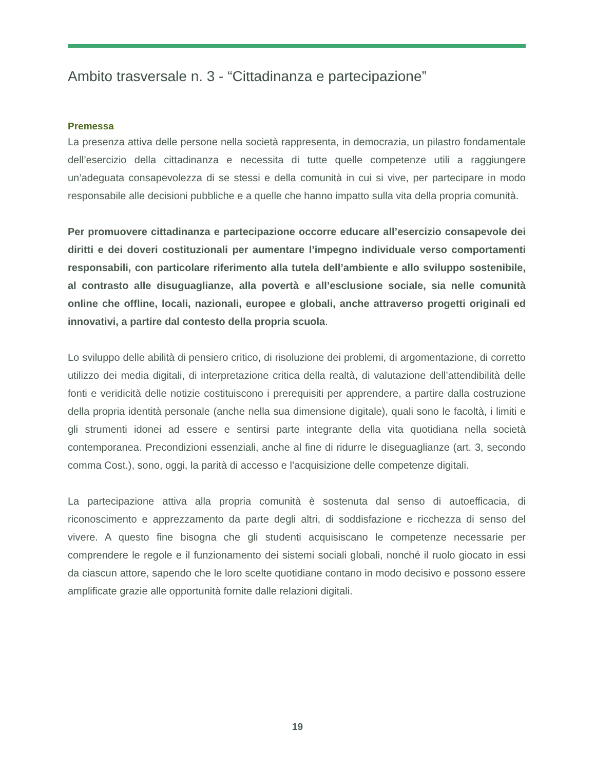Ambito trasversale n. 3 - “Cittadinanza e partecipazione”
Premessa
La presenza attiva delle persone nella società rappresenta, in democrazia, un pilastro fondamentale dell’esercizio della cittadinanza e necessita di tutte quelle competenze utili a raggiungere un’adeguata consapevolezza di se stessi e della comunità in cui si vive, per partecipare in modo responsabile alle decisioni pubbliche e a quelle che hanno impatto sulla vita della propria comunità.
Per promuovere cittadinanza e partecipazione occorre educare all’esercizio consapevole dei diritti e dei doveri costituzionali per aumentare l’impegno individuale verso comportamenti responsabili, con particolare riferimento alla tutela dell’ambiente e allo sviluppo sostenibile, al contrasto alle disuguaglianze, alla povertà e all’esclusione sociale, sia nelle comunità online che offline, locali, nazionali, europee e globali, anche attraverso progetti originali ed innovativi, a partire dal contesto della propria scuola.
Lo sviluppo delle abilità di pensiero critico, di risoluzione dei problemi, di argomentazione, di corretto utilizzo dei media digitali, di interpretazione critica della realtà, di valutazione dell’attendibilità delle fonti e veridicità delle notizie costituiscono i prerequisiti per apprendere, a partire dalla costruzione della propria identità personale (anche nella sua dimensione digitale), quali sono le facoltà, i limiti e gli strumenti idonei ad essere e sentirsi parte integrante della vita quotidiana nella società contemporanea. Precondizioni essenziali, anche al fine di ridurre le diseguaglianze (art. 3, secondo comma Cost.), sono, oggi, la parità di accesso e l’acquisizione delle competenze digitali.
La partecipazione attiva alla propria comunità è sostenuta dal senso di autoefficacia, di riconoscimento e apprezzamento da parte degli altri, di soddisfazione e ricchezza di senso del vivere. A questo fine bisogna che gli studenti acquisiscano le competenze necessarie per comprendere le regole e il funzionamento dei sistemi sociali globali, nonché il ruolo giocato in essi da ciascun attore, sapendo che le loro scelte quotidiane contano in modo decisivo e possono essere amplificate grazie alle opportunità fornite dalle relazioni digitali.
19